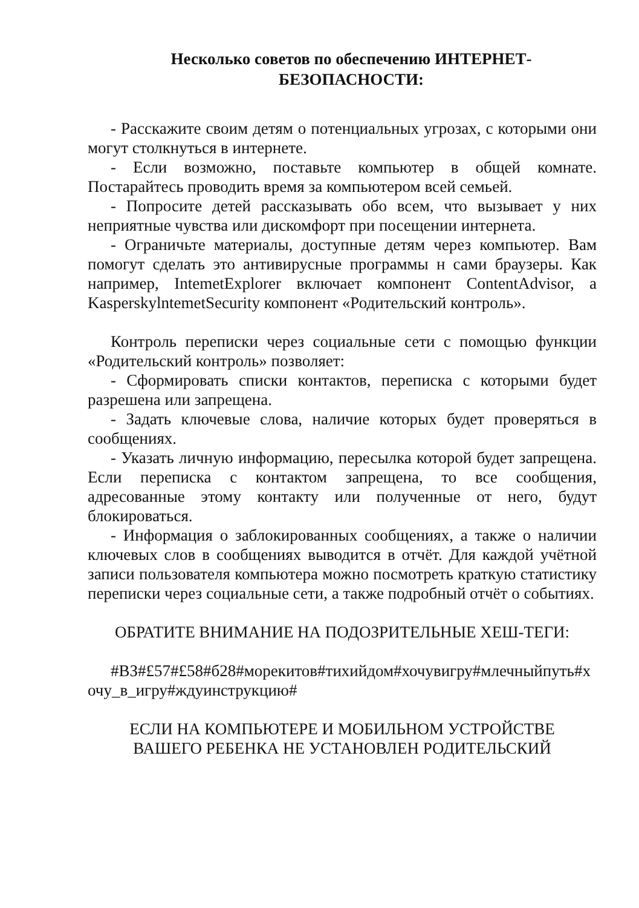Несколько советов по обеспечению ИНТЕРНЕТ-
БЕЗОПАСНОСТИ:
- Расскажите своим детям о потенциальных угрозах, с которыми они могут столкнуться в интернете.
- Если возможно, поставьте компьютер в общей комнате. Постарайтесь проводить время за компьютером всей семьей.
- Попросите детей рассказывать обо всем, что вызывает у них неприятные чувства или дискомфорт при посещении интернета.
- Ограничьте материалы, доступные детям через компьютер. Вам помогут сделать это антивирусные программы н сами браузеры. Как например, IntemetExplorer включает компонент ContentAdvisor, а KasperskylntemetSecurity компонент «Родительский контроль».
Контроль переписки через социальные сети с помощью функции «Родительский контроль» позволяет:
- Сформировать списки контактов, переписка с которыми будет разрешена или запрещена.
- Задать ключевые слова, наличие которых будет проверяться в сообщениях.
- Указать личную информацию, пересылка которой будет запрещена. Если переписка с контактом запрещена, то все сообщения, адресованные этому контакту или полученные от него, будут блокироваться.
- Информация о заблокированных сообщениях, а также о наличии ключевых слов в сообщениях выводится в отчёт. Для каждой учётной записи пользователя компьютера можно посмотреть краткую статистику переписки через социальные сети, а также подробный отчёт о событиях.
ОБРАТИТЕ ВНИМАНИЕ НА ПОДОЗРИТЕЛЬНЫЕ ХЕШ-ТЕГИ:
#ВЗ#£57#£58#б28#морекитов#тихийдом#хочувигру#млечныйпуть#хочу_в_игру#ждуинструкцию#
ЕСЛИ НА КОМПЬЮТЕРЕ И МОБИЛЬНОМ УСТРОЙСТВЕ
ВАШЕГО РЕБЕНКА НЕ УСТАНОВЛЕН РОДИТЕЛЬСКИЙ